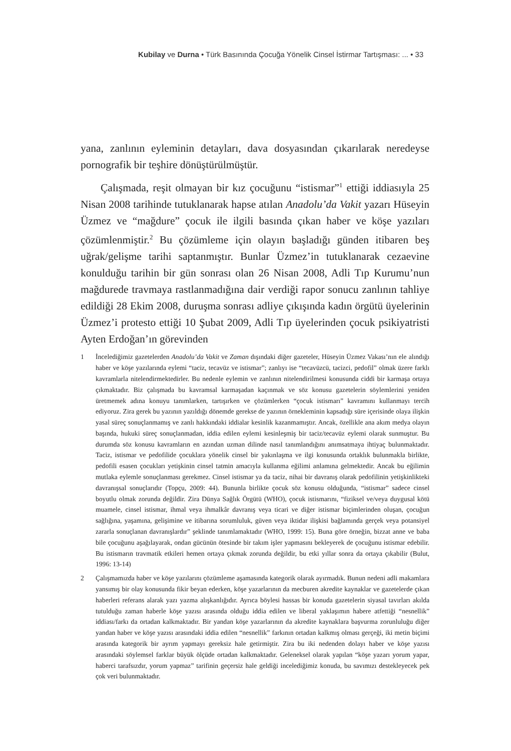Kubilay ve Durna • Türk Basınında Çocuğa Yönelik Cinsel İstirmar Tartışması: ... • 33
yana, zanlının eyleminin detayları, dava dosyasından çıkarılarak neredeyse pornografik bir teşhire dönüştürülmüştür.
Çalışmada, reşit olmayan bir kız çocuğunu “istismar”<sup>1</sup> ettiği iddiasıyla 25 Nisan 2008 tarihinde tutuklanarak hapse atılan Anadolu’da Vakit yazarı Hüseyin Üzmez ve “mağdure” çocuk ile ilgili basında çıkan haber ve köşe yazıları çözümlenmiştir.<sup>2</sup> Bu çözümleme için olayın başladığı günden itibaren beş uğrak/gelişme tarihi saptanmıştır. Bunlar Üzmez’in tutuklanarak cezaevine konulduğu tarihin bir gün sonrası olan 26 Nisan 2008, Adli Tıp Kurumu’nun mağdurede travmaya rastlanmadığına dair verdiği rapor sonucu zanlının tahliye edildiği 28 Ekim 2008, duruşma sonrası adliye çıkışında kadın örgütü üyelerinin Üzmez’i protesto ettiği 10 Şubat 2009, Adli Tıp üyelerinden çocuk psikiyatristi Ayten Erdoğan’ın görevinden
1 İncelediğimiz gazetelerden Anadolu’da Vakit ve Zaman dışındaki diğer gazeteler, Hüseyin Üzmez Vakası’nın ele alındığı haber ve köşe yazılarında eylemi “taciz, tecavüz ve istismar”; zanlıyı ise “tecavüzcü, tacizci, pedofil” olmak üzere farklı kavramlarla nitelendirmektedirler. Bu nedenle eylemin ve zanlının nitelendirilmesi konusunda ciddi bir karmaşa ortaya çıkmaktadır. Biz çalışmada bu kavramsal karmaşadan kaçınmak ve söz konusu gazetelerin söylemlerini yeniden üretmemek adına konuyu tanımlarken, tartışırken ve çözümlerken “çocuk istismarı” kavramını kullanmayı tercih ediyoruz. Zira gerek bu yazının yazıldığı dönemde gerekse de yazının örnekleminin kapsadığı süre içerisinde olaya ilişkin yasal süreç sonuçlanmamış ve zanlı hakkındaki iddialar kesinlik kazanmamıştır. Ancak, özellikle ana akım medya olayın başında, hukuki süreç sonuçlanmadan, iddia edilen eylemi kesinleşmiş bir taciz/tecavüz eylemi olarak sunmuştur. Bu durumda söz konusu kavramların en azından uzman dilinde nasıl tanımlandığını anımsatmaya ihtiyaç bulunmaktadır. Taciz, istismar ve pedofilide çocuklara yönelik cinsel bir yakınlaşma ve ilgi konusunda ortaklık bulunmakla birlikte, pedofili esasen çocukları yetişkinin cinsel tatmin amacıyla kullanma eğilimi anlamına gelmektedir. Ancak bu eğilimin mutlaka eylemle sonuçlanması gerekmez. Cinsel istismar ya da taciz, nihai bir davranış olarak pedofilinin yetişkinlikteki davranışsal sonuçlarıdır (Topçu, 2009: 44). Bununla birlikte çocuk söz konusu olduğunda, “istismar” sadece cinsel boyutlu olmak zorunda değildir. Zira Dünya Sağlık Örgütü (WHO), çocuk istismarını, “fiziksel ve/veya duygusal kötü muamele, cinsel istismar, ihmal veya ihmalkâr davranış veya ticari ve diğer istismar biçimlerinden oluşan, çocuğun sağlığına, yaşamına, gelişimine ve itibarına sorumluluk, güven veya iktidar ilişkisi bağlamında gerçek veya potansiyel zararla sonuçlanan davranışlardır” şeklinde tanımlamaktadır (WHO, 1999: 15). Buna göre örneğin, bizzat anne ve baba bile çocuğunu aşağılayarak, ondan gücünün ötesinde bir takım işler yapmasını bekleyerek de çocuğunu istismar edebilir. Bu istismarın travmatik etkileri hemen ortaya çıkmak zorunda değildir, bu etki yıllar sonra da ortaya çıkabilir (Bulut, 1996: 13-14)
2 Çalışmamızda haber ve köşe yazılarını çözümleme aşamasında kategorik olarak ayırmadık. Bunun nedeni adli makamlara yansımış bir olay konusunda fikir beyan ederken, köşe yazarlarının da mecburen akredite kaynaklar ve gazetelerde çıkan haberleri referans alarak yazı yazma alışkanlığıdır. Ayrıca böylesi hassas bir konuda gazetelerin siyasal tavırları akılda tutulduğu zaman haberle köşe yazısı arasında olduğu iddia edilen ve liberal yaklaşımın habere atfettiği “nesnellik” iddiası/farkı da ortadan kalkmaktadır. Bir yandan köşe yazarlarının da akredite kaynaklara başvurma zorunluluğu diğer yandan haber ve köşe yazısı arasındaki iddia edilen “nesnellik” farkının ortadan kalkmış olması gerçeği, iki metin biçimi arasında kategorik bir ayrım yapmayı gereksiz hale getirmiştir. Zira bu iki nedenden dolayı haber ve köşe yazısı arasındaki söylemsel farklar büyük ölçüde ortadan kalkmaktadır. Geleneksel olarak yapılan “köşe yazarı yorum yapar, haberci tarafsızdır, yorum yapmaz” tarifinin geçersiz hale geldiği incelediğimiz konuda, bu savımızı destekleyecek pek çok veri bulunmaktadır.